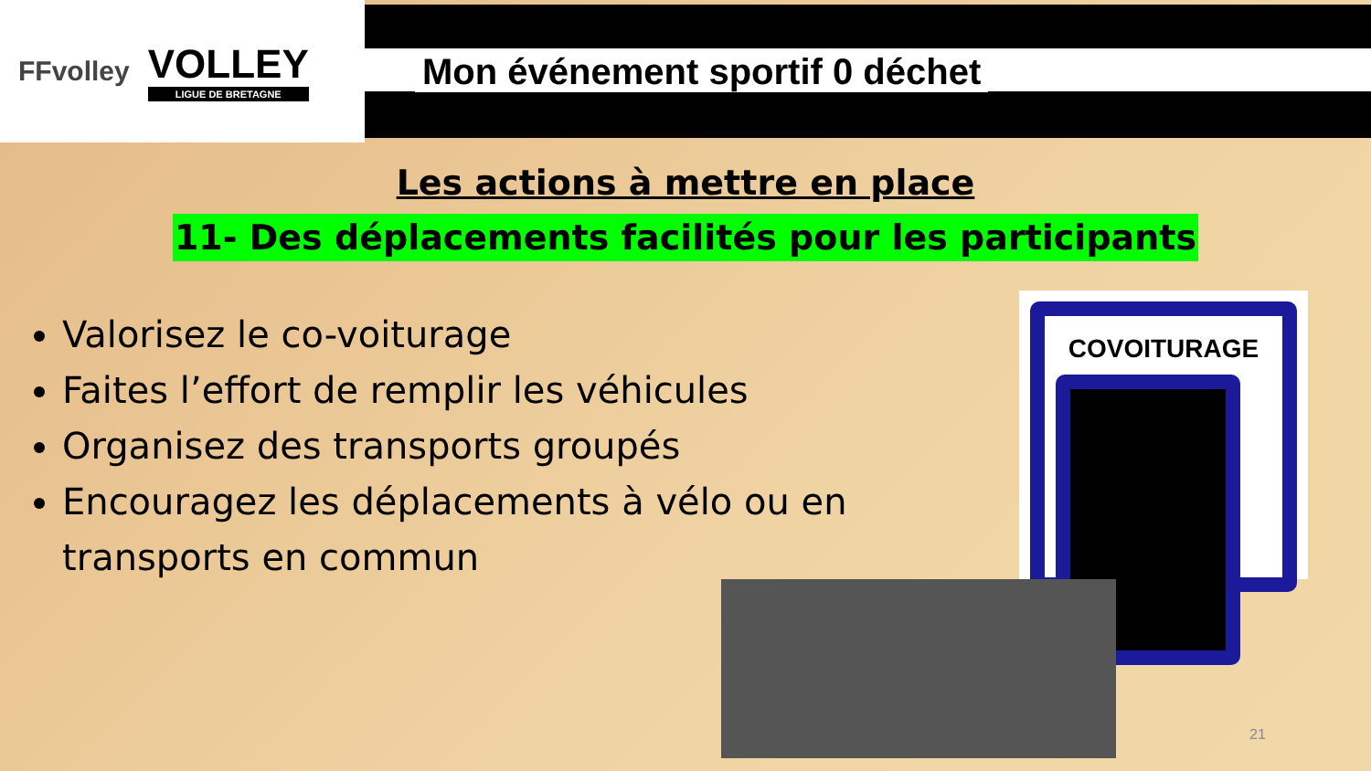FFvolley
VOLLEY
LIGUE DE BRETAGNE
Mon événement sportif 0 déchet
Les actions à mettre en place
11- Des déplacements facilités pour les participants
Valorisez le co-voiturage
Faites l’effort de remplir les véhicules
Organisez des transports groupés
Encouragez les déplacements à vélo ou en transports en commun
COVOITURAGE
21